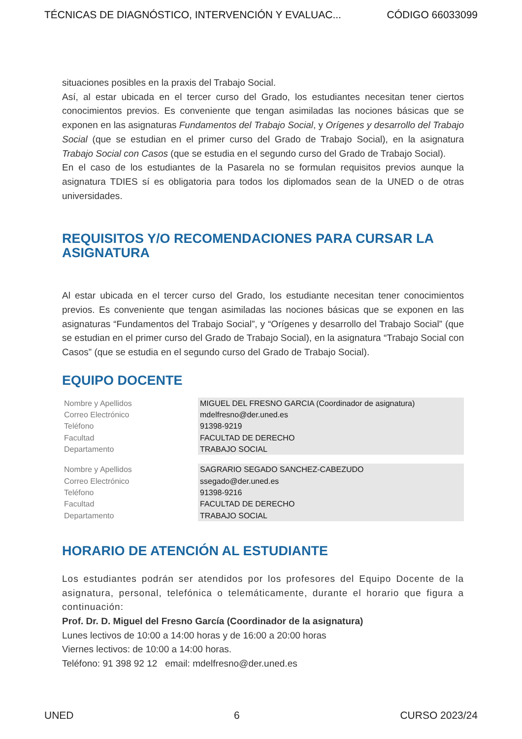TÉCNICAS DE DIAGNÓSTICO, INTERVENCIÓN Y EVALUAC... CÓDIGO 66033099
situaciones posibles en la praxis del Trabajo Social.
Así, al estar ubicada en el tercer curso del Grado, los estudiantes necesitan tener ciertos conocimientos previos. Es conveniente que tengan asimiladas las nociones básicas que se exponen en las asignaturas Fundamentos del Trabajo Social, y Orígenes y desarrollo del Trabajo Social (que se estudian en el primer curso del Grado de Trabajo Social), en la asignatura Trabajo Social con Casos (que se estudia en el segundo curso del Grado de Trabajo Social).
En el caso de los estudiantes de la Pasarela no se formulan requisitos previos aunque la asignatura TDIES sí es obligatoria para todos los diplomados sean de la UNED o de otras universidades.
REQUISITOS Y/O RECOMENDACIONES PARA CURSAR LA ASIGNATURA
Al estar ubicada en el tercer curso del Grado, los estudiante necesitan tener conocimientos previos. Es conveniente que tengan asimiladas las nociones básicas que se exponen en las asignaturas “Fundamentos del Trabajo Social”, y “Orígenes y desarrollo del Trabajo Social” (que se estudian en el primer curso del Grado de Trabajo Social), en la asignatura “Trabajo Social con Casos” (que se estudia en el segundo curso del Grado de Trabajo Social).
EQUIPO DOCENTE
| Nombre y Apellidos | MIGUEL DEL FRESNO GARCIA (Coordinador de asignatura) |
| Correo Electrónico | mdelfresno@der.uned.es |
| Teléfono | 91398-9219 |
| Facultad | FACULTAD DE DERECHO |
| Departamento | TRABAJO SOCIAL |
| Nombre y Apellidos | SAGRARIO SEGADO SANCHEZ-CABEZUDO |
| Correo Electrónico | ssegado@der.uned.es |
| Teléfono | 91398-9216 |
| Facultad | FACULTAD DE DERECHO |
| Departamento | TRABAJO SOCIAL |
HORARIO DE ATENCIÓN AL ESTUDIANTE
Los estudiantes podrán ser atendidos por los profesores del Equipo Docente de la asignatura, personal, telefónica o telemáticamente, durante el horario que figura a continuación:
Prof. Dr. D. Miguel del Fresno García (Coordinador de la asignatura)
Lunes lectivos de 10:00 a 14:00 horas y de 16:00 a 20:00 horas
Viernes lectivos: de 10:00 a 14:00 horas.
Teléfono: 91 398 92 12 email: mdelfresno@der.uned.es
UNED 6 CURSO 2023/24